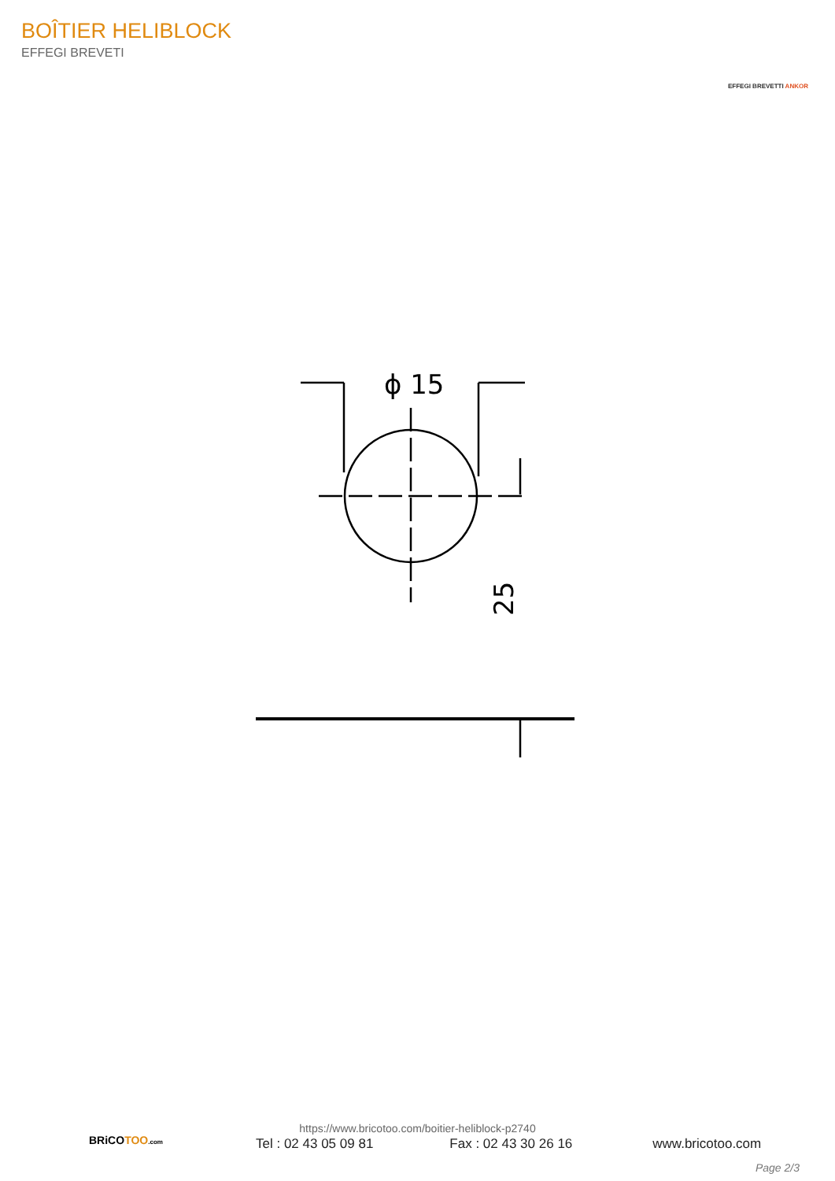BOÎTIER HELIBLOCK
EFFEGI BREVETI
EFFEGI BREVETTI ANKOR
ϕ 15
25
BRiCOTOO.com
https://www.bricotoo.com/boitier-heliblock-p2740
Tel : 02 43 05 09 81 Fax : 02 43 30 26 16 www.bricotoo.com
Page 2/3